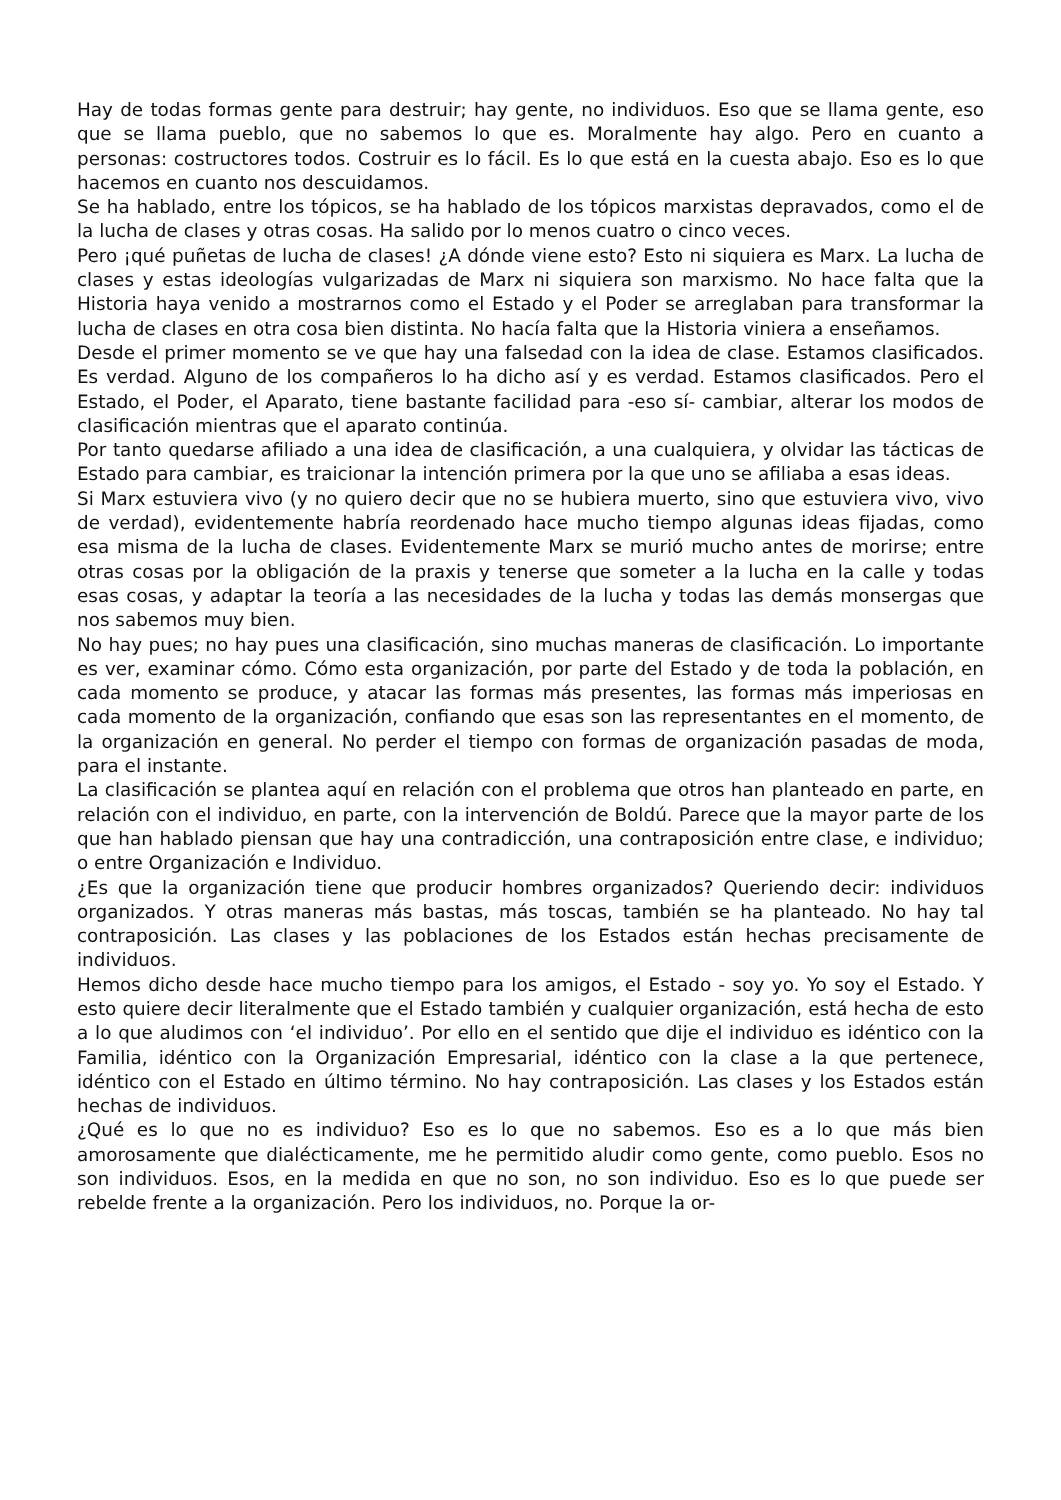Hay de todas formas gente para destruir; hay gente, no individuos. Eso que se llama gente, eso que se llama pueblo, que no sabemos lo que es. Moralmente hay algo. Pero en cuanto a personas: costructores todos. Costruir es lo fácil. Es lo que está en la cuesta abajo. Eso es lo que hacemos en cuanto nos descuidamos.
Se ha hablado, entre los tópicos, se ha hablado de los tópicos marxistas depravados, como el de la lucha de clases y otras cosas. Ha salido por lo menos cuatro o cinco veces.
Pero ¡qué puñetas de lucha de clases! ¿A dónde viene esto? Esto ni siquiera es Marx. La lucha de clases y estas ideologías vulgarizadas de Marx ni siquiera son marxismo. No hace falta que la Historia haya venido a mostrarnos como el Estado y el Poder se arreglaban para transformar la lucha de clases en otra cosa bien distinta. No hacía falta que la Historia viniera a enseñamos.
Desde el primer momento se ve que hay una falsedad con la idea de clase. Estamos clasificados. Es verdad. Alguno de los compañeros lo ha dicho así y es verdad. Estamos clasificados. Pero el Estado, el Poder, el Aparato, tiene bastante facilidad para -eso sí- cambiar, alterar los modos de clasificación mientras que el aparato continúa.
Por tanto quedarse afiliado a una idea de clasificación, a una cualquiera, y olvidar las tácticas de Estado para cambiar, es traicionar la intención primera por la que uno se afiliaba a esas ideas.
Si Marx estuviera vivo (y no quiero decir que no se hubiera muerto, sino que estuviera vivo, vivo de verdad), evidentemente habría reordenado hace mucho tiempo algunas ideas fijadas, como esa misma de la lucha de clases. Evidentemente Marx se murió mucho antes de morirse; entre otras cosas por la obligación de la praxis y tenerse que someter a la lucha en la calle y todas esas cosas, y adaptar la teoría a las necesidades de la lucha y todas las demás monsergas que nos sabemos muy bien.
No hay pues; no hay pues una clasificación, sino muchas maneras de clasificación. Lo importante es ver, examinar cómo. Cómo esta organización, por parte del Estado y de toda la población, en cada momento se produce, y atacar las formas más presentes, las formas más imperiosas en cada momento de la organización, confiando que esas son las representantes en el momento, de la organización en general. No perder el tiempo con formas de organización pasadas de moda, para el instante.
La clasificación se plantea aquí en relación con el problema que otros han planteado en parte, en relación con el individuo, en parte, con la intervención de Boldú. Parece que la mayor parte de los que han hablado piensan que hay una contradicción, una contraposición entre clase, e individuo; o entre Organización e Individuo.
¿Es que la organización tiene que producir hombres organizados? Queriendo decir: individuos organizados. Y otras maneras más bastas, más toscas, también se ha planteado. No hay tal contraposición. Las clases y las poblaciones de los Estados están hechas precisamente de individuos.
Hemos dicho desde hace mucho tiempo para los amigos, el Estado - soy yo. Yo soy el Estado. Y esto quiere decir literalmente que el Estado también y cualquier organización, está hecha de esto a lo que aludimos con ‘el individuo’. Por ello en el sentido que dije el individuo es idéntico con la Familia, idéntico con la Organización Empresarial, idéntico con la clase a la que pertenece, idéntico con el Estado en último término. No hay contraposición. Las clases y los Estados están hechas de individuos.
¿Qué es lo que no es individuo? Eso es lo que no sabemos. Eso es a lo que más bien amorosamente que dialécticamente, me he permitido aludir como gente, como pueblo. Esos no son individuos. Esos, en la medida en que no son, no son individuo. Eso es lo que puede ser rebelde frente a la organización. Pero los individuos, no. Porque la or-